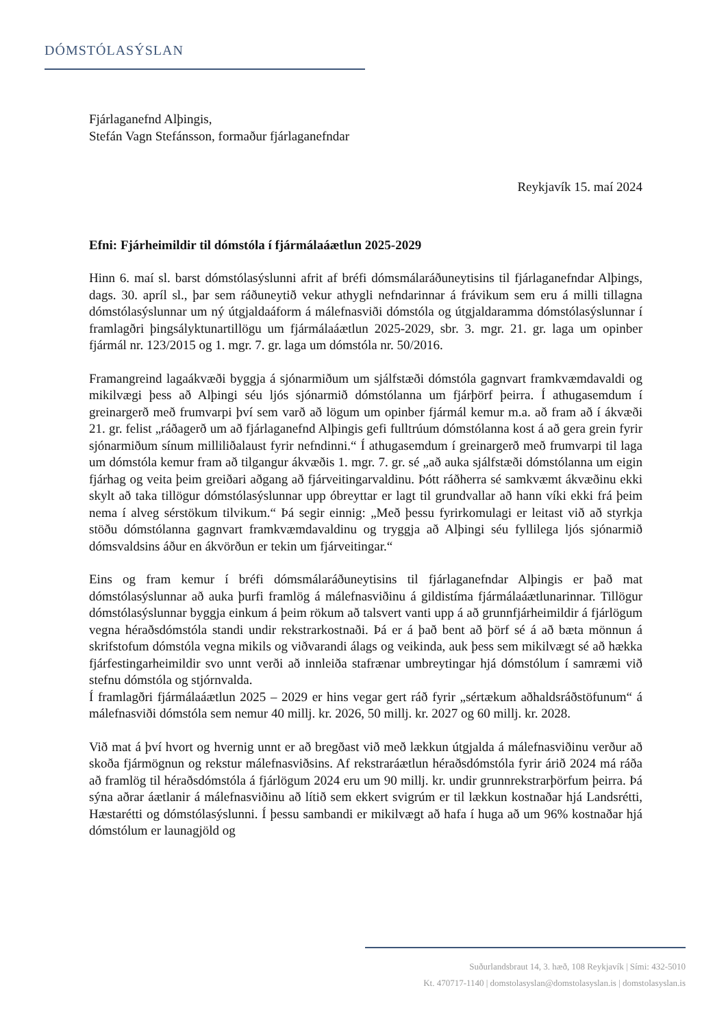DÓMSTÓLASÝSLAN
Fjárlaganefnd Alþingis,
Stefán Vagn Stefánsson, formaður fjárlaganefndar
Reykjavík 15. maí 2024
Efni: Fjárheimildir til dómstóla í fjármálaáætlun 2025-2029
Hinn 6. maí sl. barst dómstólasýslunni afrit af bréfi dómsmálaráðuneytisins til fjárlaganefndar Alþings, dags. 30. apríl sl., þar sem ráðuneytið vekur athygli nefndarinnar á frávikum sem eru á milli tillagna dómstólasýslunnar um ný útgjaldaáform á málefnasviði dómstóla og útgjaldaramma dómstólasýslunnar í framlagðri þingsályktunartillögu um fjármálaáætlun 2025-2029, sbr. 3. mgr. 21. gr. laga um opinber fjármál nr. 123/2015 og 1. mgr. 7. gr. laga um dómstóla nr. 50/2016.
Framangreind lagaákvæði byggja á sjónarmiðum um sjálfstæði dómstóla gagnvart framkvæmdavaldi og mikilvægi þess að Alþingi séu ljós sjónarmið dómstólanna um fjárþörf þeirra. Í athugasemdum í greinargerð með frumvarpi því sem varð að lögum um opinber fjármál kemur m.a. að fram að í ákvæði 21. gr. felist „ráðagerð um að fjárlaganefnd Alþingis gefi fulltrúum dómstólanna kost á að gera grein fyrir sjónarmiðum sínum milliliðalaust fyrir nefndinni.“ Í athugasemdum í greinargerð með frumvarpi til laga um dómstóla kemur fram að tilgangur ákvæðis 1. mgr. 7. gr. sé „að auka sjálfstæði dómstólanna um eigin fjárhag og veita þeim greiðari aðgang að fjárveitingarvaldinu. Þótt ráðherra sé samkvæmt ákvæðinu ekki skylt að taka tillögur dómstólasýslunnar upp óbreyttar er lagt til grundvallar að hann víki ekki frá þeim nema í alveg sérstökum tilvikum.“ Þá segir einnig: „Með þessu fyrirkomulagi er leitast við að styrkja stöðu dómstólanna gagnvart framkvæmdavaldinu og tryggja að Alþingi séu fyllilega ljós sjónarmið dómsvaldsins áður en ákvörðun er tekin um fjárveitingar.“
Eins og fram kemur í bréfi dómsmálaráðuneytisins til fjárlaganefndar Alþingis er það mat dómstólasýslunnar að auka þurfi framlög á málefnasviðinu á gildistíma fjármálaáætlunarinnar. Tillögur dómstólasýslunnar byggja einkum á þeim rökum að talsvert vanti upp á að grunnfjárheimildir á fjárlögum vegna héraðsdómstóla standi undir rekstrarkostnaði. Þá er á það bent að þörf sé á að bæta mönnun á skrifstofum dómstóla vegna mikils og viðvarandi álags og veikinda, auk þess sem mikilvægt sé að hækka fjárfestingarheimildir svo unnt verði að innleiða stafrænar umbreytingar hjá dómstólum í samræmi við stefnu dómstóla og stjórnvalda.
Í framlagðri fjármálaáætlun 2025 – 2029 er hins vegar gert ráð fyrir „sértækum aðhaldsráðstöfunum“ á málefnasviði dómstóla sem nemur 40 millj. kr. 2026, 50 millj. kr. 2027 og 60 millj. kr. 2028.
Við mat á því hvort og hvernig unnt er að bregðast við með lækkun útgjalda á málefnasviðinu verður að skoða fjármögnun og rekstur málefnasviðsins. Af rekstraráætlun héraðsdómstóla fyrir árið 2024 má ráða að framlög til héraðsdómstóla á fjárlögum 2024 eru um 90 millj. kr. undir grunnrekstrarþörfum þeirra. Þá sýna aðrar áætlanir á málefnasviðinu að lítið sem ekkert svigrúm er til lækkun kostnaðar hjá Landsrétti, Hæstarétti og dómstólasýslunni. Í þessu sambandi er mikilvægt að hafa í huga að um 96% kostnaðar hjá dómstólum er launagjöld og
Suðurlandsbraut 14, 3. hæð, 108 Reykjavík | Sími: 432-5010
Kt. 470717-1140 | domstolasyslan@domstolasyslan.is | domstolasyslan.is